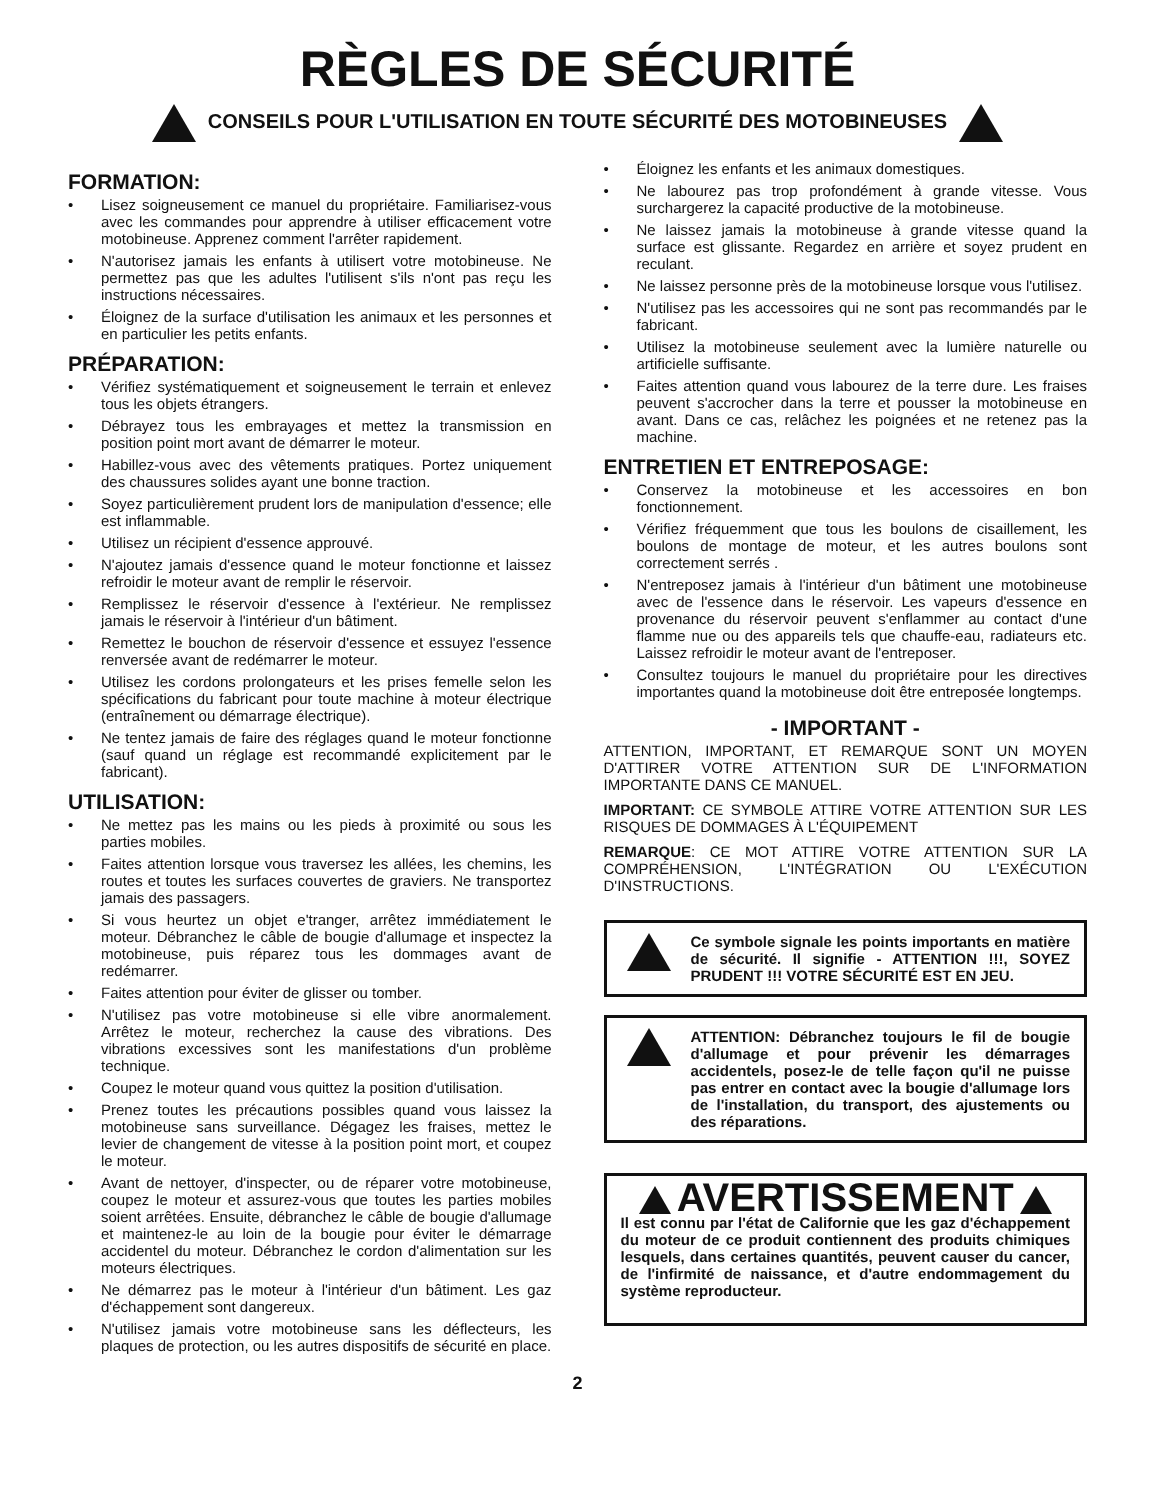RÈGLES DE SÉCURITÉ
CONSEILS POUR L'UTILISATION EN TOUTE SÉCURITÉ DES MOTOBINEUSES
FORMATION:
Lisez soigneusement ce manuel du propriétaire. Familiarisez-vous avec les commandes pour apprendre à utiliser efficacement votre motobineuse. Apprenez comment l'arrêter rapidement.
N'autorisez jamais les enfants à utilisert votre motobineuse. Ne permettez pas que les adultes l'utilisent s'ils n'ont pas reçu les instructions nécessaires.
Éloignez de la surface d'utilisation les animaux et les personnes et en particulier les petits enfants.
PRÉPARATION:
Vérifiez systématiquement et soigneusement le terrain et enlevez tous les objets étrangers.
Débrayez tous les embrayages et mettez la transmission en position point mort avant de démarrer le moteur.
Habillez-vous avec des vêtements pratiques. Portez uniquement des chaussures solides ayant une bonne traction.
Soyez particulièrement prudent lors de manipulation d'essence; elle est inflammable.
Utilisez un récipient d'essence approuvé.
N'ajoutez jamais d'essence quand le moteur fonctionne et laissez refroidir le moteur avant de remplir le réservoir.
Remplissez le réservoir d'essence à l'extérieur. Ne remplissez jamais le réservoir à l'intérieur d'un bâtiment.
Remettez le bouchon de réservoir d'essence et essuyez l'essence renversée avant de redémarrer le moteur.
Utilisez les cordons prolongateurs et les prises femelle selon les spécifications du fabricant pour toute machine à moteur électrique (entraînement ou démarrage électrique).
Ne tentez jamais de faire des réglages quand le moteur fonctionne (sauf quand un réglage est recommandé explicitement par le fabricant).
UTILISATION:
Ne mettez pas les mains ou les pieds à proximité ou sous les parties mobiles.
Faites attention lorsque vous traversez les allées, les chemins, les routes et toutes les surfaces couvertes de graviers. Ne transportez jamais des passagers.
Si vous heurtez un objet e'tranger, arrêtez immédiatement le moteur. Débranchez le câble de bougie d'allumage et inspectez la motobineuse, puis réparez tous les dommages avant de redémarrer.
Faites attention pour éviter de glisser ou tomber.
N'utilisez pas votre motobineuse si elle vibre anormalement. Arrêtez le moteur, recherchez la cause des vibrations. Des vibrations excessives sont les manifestations d'un problème technique.
Coupez le moteur quand vous quittez la position d'utilisation.
Prenez toutes les précautions possibles quand vous laissez la motobineuse sans surveillance. Dégagez les fraises, mettez le levier de changement de vitesse à la position point mort, et coupez le moteur.
Avant de nettoyer, d'inspecter, ou de réparer votre motobineuse, coupez le moteur et assurez-vous que toutes les parties mobiles soient arrêtées. Ensuite, débranchez le câble de bougie d'allumage et maintenez-le au loin de la bougie pour éviter le démarrage accidentel du moteur. Débranchez le cordon d'alimentation sur les moteurs électriques.
Ne démarrez pas le moteur à l'intérieur d'un bâtiment. Les gaz d'échappement sont dangereux.
N'utilisez jamais votre motobineuse sans les déflecteurs, les plaques de protection, ou les autres dispositifs de sécurité en place.
Éloignez les enfants et les animaux domestiques.
Ne labourez pas trop profondément à grande vitesse. Vous surchargerez la capacité productive de la motobineuse.
Ne laissez jamais la motobineuse à grande vitesse quand la surface est glissante. Regardez en arrière et soyez prudent en reculant.
Ne laissez personne près de la motobineuse lorsque vous l'utilisez.
N'utilisez pas les accessoires qui ne sont pas recommandés par le fabricant.
Utilisez la motobineuse seulement avec la lumière naturelle ou artificielle suffisante.
Faites attention quand vous labourez de la terre dure. Les fraises peuvent s'accrocher dans la terre et pousser la motobineuse en avant. Dans ce cas, relâchez les poignées et ne retenez pas la machine.
ENTRETIEN ET ENTREPOSAGE:
Conservez la motobineuse et les accessoires en bon fonctionnement.
Vérifiez fréquemment que tous les boulons de cisaillement, les boulons de montage de moteur, et les autres boulons sont correctement serrés .
N'entreposez jamais à l'intérieur d'un bâtiment une motobineuse avec de l'essence dans le réservoir. Les vapeurs d'essence en provenance du réservoir peuvent s'enflammer au contact d'une flamme nue ou des appareils tels que chauffe-eau, radiateurs etc. Laissez refroidir le moteur avant de l'entreposer.
Consultez toujours le manuel du propriétaire pour les directives importantes quand la motobineuse doit être entreposée longtemps.
- IMPORTANT -
ATTENTION, IMPORTANT, ET REMARQUE SONT UN MOYEN D'ATTIRER VOTRE ATTENTION SUR DE L'INFORMATION IMPORTANTE DANS CE MANUEL.
IMPORTANT: CE SYMBOLE ATTIRE VOTRE ATTENTION SUR LES RISQUES DE DOMMAGES À L'ÉQUIPEMENT
REMARQUE: CE MOT ATTIRE VOTRE ATTENTION SUR LA COMPRÉHENSION, L'INTÉGRATION OU L'EXÉCUTION D'INSTRUCTIONS.
Ce symbole signale les points importants en matière de sécurité. Il signifie - ATTENTION !!!, SOYEZ PRUDENT !!! VOTRE SÉCURITÉ EST EN JEU.
ATTENTION: Débranchez toujours le fil de bougie d'allumage et pour prévenir les démarrages accidentels, posez-le de telle façon qu'il ne puisse pas entrer en contact avec la bougie d'allumage lors de l'installation, du transport, des ajustements ou des réparations.
AVERTISSEMENT
Il est connu par l'état de Californie que les gaz d'échappement du moteur de ce produit contiennent des produits chimiques lesquels, dans certaines quantités, peuvent causer du cancer, de l'infirmité de naissance, et d'autre endommagement du système reproducteur.
2